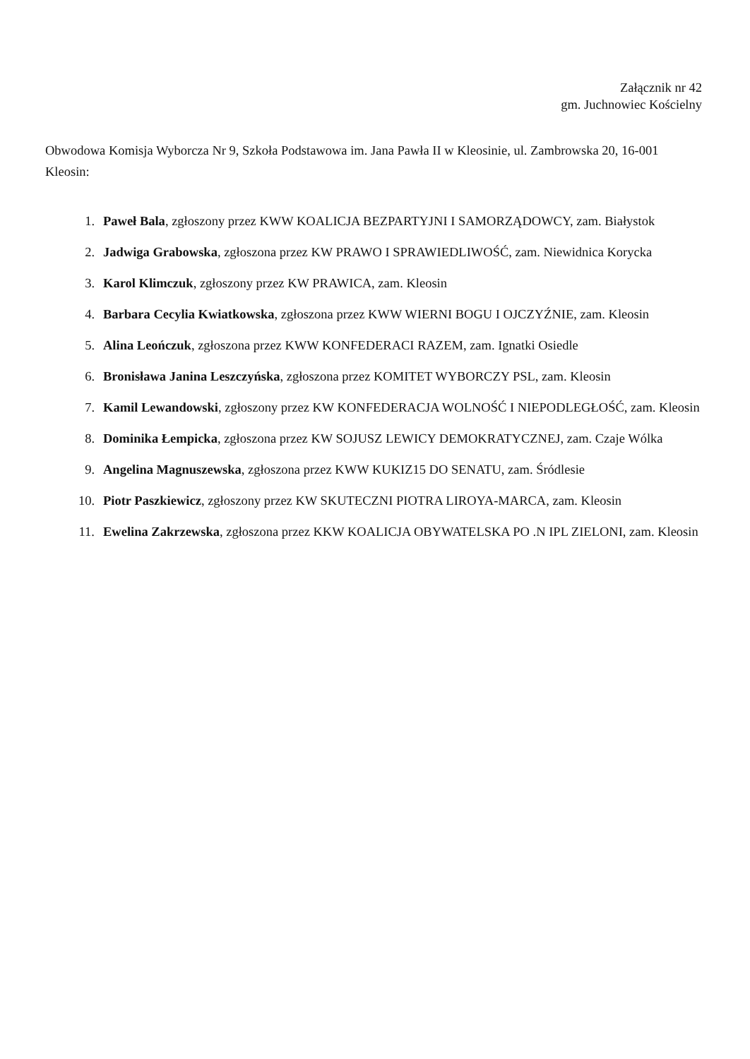Załącznik nr 42
gm. Juchnowiec Kościelny
Obwodowa Komisja Wyborcza Nr 9, Szkoła Podstawowa im. Jana Pawła II w Kleosinie, ul. Zambrowska 20, 16-001 Kleosin:
1. Paweł Bala, zgłoszony przez KWW KOALICJA BEZPARTYJNI I SAMORZĄDOWCY, zam. Białystok
2. Jadwiga Grabowska, zgłoszona przez KW PRAWO I SPRAWIEDLIWOŚĆ, zam. Niewidnica Korycka
3. Karol Klimczuk, zgłoszony przez KW PRAWICA, zam. Kleosin
4. Barbara Cecylia Kwiatkowska, zgłoszona przez KWW WIERNI BOGU I OJCZYŹNIE, zam. Kleosin
5. Alina Leończuk, zgłoszona przez KWW KONFEDERACI RAZEM, zam. Ignatki Osiedle
6. Bronisława Janina Leszczyńska, zgłoszona przez KOMITET WYBORCZY PSL, zam. Kleosin
7. Kamil Lewandowski, zgłoszony przez KW KONFEDERACJA WOLNOŚĆ I NIEPODLEGŁOŚĆ, zam. Kleosin
8. Dominika Łempicka, zgłoszona przez KW SOJUSZ LEWICY DEMOKRATYCZNEJ, zam. Czaje Wólka
9. Angelina Magnuszewska, zgłoszona przez KWW KUKIZ15 DO SENATU, zam. Śródlesie
10. Piotr Paszkiewicz, zgłoszony przez KW SKUTECZNI PIOTRA LIROYA-MARCA, zam. Kleosin
11. Ewelina Zakrzewska, zgłoszona przez KKW KOALICJA OBYWATELSKA PO .N IPL ZIELONI, zam. Kleosin